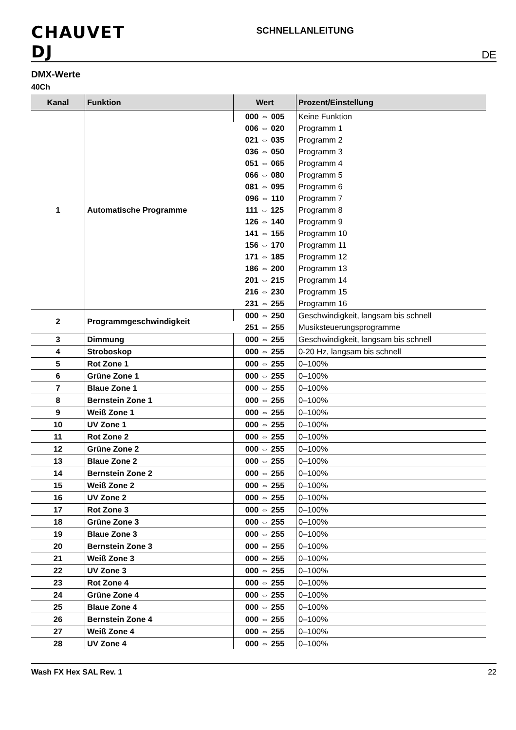CHAUVET DJ
SCHNELLANLEITUNG
DE
DMX-Werte
40Ch
| Kanal | Funktion | Wert | Prozent/Einstellung |
| --- | --- | --- | --- |
| 1 | Automatische Programme | 000 ⇔ 005 | Keine Funktion |
| | | 006 ⇔ 020 | Programm 1 |
| | | 021 ⇔ 035 | Programm 2 |
| | | 036 ⇔ 050 | Programm 3 |
| | | 051 ⇔ 065 | Programm 4 |
| | | 066 ⇔ 080 | Programm 5 |
| | | 081 ⇔ 095 | Programm 6 |
| | | 096 ⇔ 110 | Programm 7 |
| | | 111 ⇔ 125 | Programm 8 |
| | | 126 ⇔ 140 | Programm 9 |
| | | 141 ⇔ 155 | Programm 10 |
| | | 156 ⇔ 170 | Programm 11 |
| | | 171 ⇔ 185 | Programm 12 |
| | | 186 ⇔ 200 | Programm 13 |
| | | 201 ⇔ 215 | Programm 14 |
| | | 216 ⇔ 230 | Programm 15 |
| | | 231 ⇔ 255 | Programm 16 |
| 2 | Programmgeschwindigkeit | 000 ⇔ 250 | Geschwindigkeit, langsam bis schnell |
| | | 251 ⇔ 255 | Musiksteuerungsprogramme |
| 3 | Dimmung | 000 ⇔ 255 | Geschwindigkeit, langsam bis schnell |
| 4 | Stroboskop | 000 ⇔ 255 | 0-20 Hz, langsam bis schnell |
| 5 | Rot Zone 1 | 000 ⇔ 255 | 0–100% |
| 6 | Grüne Zone 1 | 000 ⇔ 255 | 0–100% |
| 7 | Blaue Zone 1 | 000 ⇔ 255 | 0–100% |
| 8 | Bernstein Zone 1 | 000 ⇔ 255 | 0–100% |
| 9 | Weiß Zone 1 | 000 ⇔ 255 | 0–100% |
| 10 | UV Zone 1 | 000 ⇔ 255 | 0–100% |
| 11 | Rot Zone 2 | 000 ⇔ 255 | 0–100% |
| 12 | Grüne Zone 2 | 000 ⇔ 255 | 0–100% |
| 13 | Blaue Zone 2 | 000 ⇔ 255 | 0–100% |
| 14 | Bernstein Zone 2 | 000 ⇔ 255 | 0–100% |
| 15 | Weiß Zone 2 | 000 ⇔ 255 | 0–100% |
| 16 | UV Zone 2 | 000 ⇔ 255 | 0–100% |
| 17 | Rot Zone 3 | 000 ⇔ 255 | 0–100% |
| 18 | Grüne Zone 3 | 000 ⇔ 255 | 0–100% |
| 19 | Blaue Zone 3 | 000 ⇔ 255 | 0–100% |
| 20 | Bernstein Zone 3 | 000 ⇔ 255 | 0–100% |
| 21 | Weiß Zone 3 | 000 ⇔ 255 | 0–100% |
| 22 | UV Zone 3 | 000 ⇔ 255 | 0–100% |
| 23 | Rot Zone 4 | 000 ⇔ 255 | 0–100% |
| 24 | Grüne Zone 4 | 000 ⇔ 255 | 0–100% |
| 25 | Blaue Zone 4 | 000 ⇔ 255 | 0–100% |
| 26 | Bernstein Zone 4 | 000 ⇔ 255 | 0–100% |
| 27 | Weiß Zone 4 | 000 ⇔ 255 | 0–100% |
| 28 | UV Zone 4 | 000 ⇔ 255 | 0–100% |
Wash FX Hex SAL Rev. 1 22